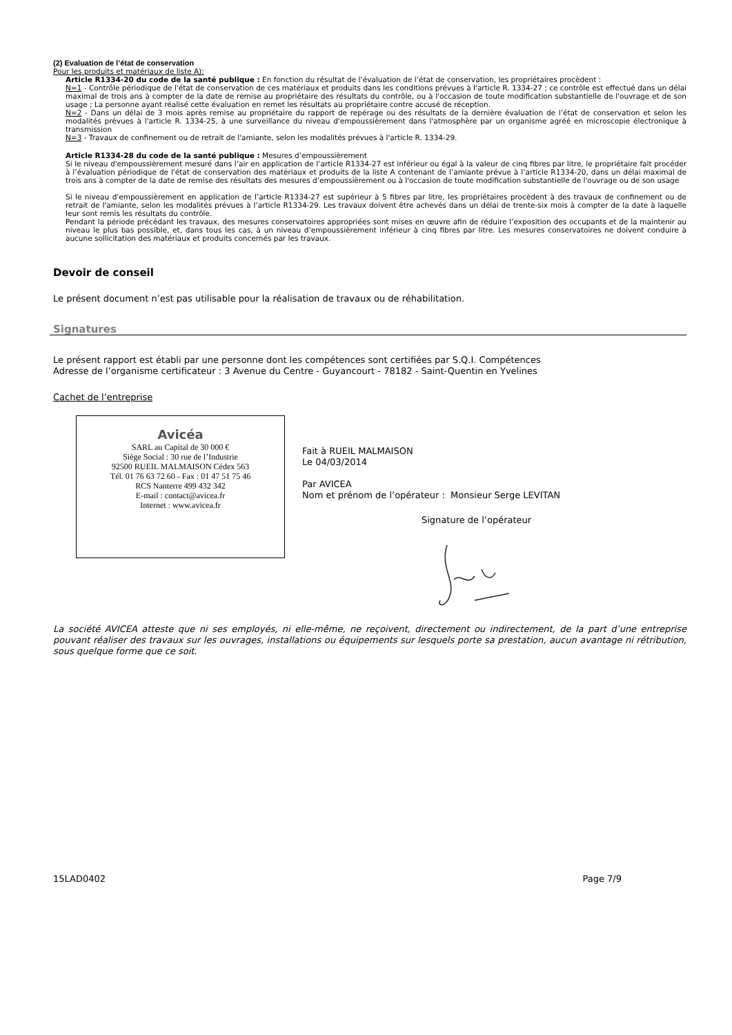(2) Evaluation de l’état de conservation
Pour les produits et matériaux de liste A):
Article R1334-20 du code de la santé publique : En fonction du résultat de l’évaluation de l’état de conservation, les propriétaires procèdent :
N=1 - Contrôle périodique de l'état de conservation de ces matériaux et produits dans les conditions prévues à l'article R. 1334-27 ; ce contrôle est effectué dans un délai maximal de trois ans à compter de la date de remise au propriétaire des résultats du contrôle, ou à l'occasion de toute modification substantielle de l'ouvrage et de son usage ; La personne ayant réalisé cette évaluation en remet les résultats au propriétaire contre accusé de réception.
N=2 - Dans un délai de 3 mois après remise au propriétaire du rapport de repérage ou des résultats de la dernière évaluation de l’état de conservation et selon les modalités prévues à l'article R. 1334-25, à une surveillance du niveau d'empoussièrement dans l'atmosphère par un organisme agréé en microscopie électronique à transmission
N=3 - Travaux de confinement ou de retrait de l'amiante, selon les modalités prévues à l'article R. 1334-29.
Article R1334-28 du code de la santé publique : Mesures d’empoussièrement
Si le niveau d'empoussièrement mesuré dans l’air en application de l’article R1334-27 est inférieur ou égal à la valeur de cinq fibres par litre, le propriétaire fait procéder à l’évaluation périodique de l'état de conservation des matériaux et produits de la liste A contenant de l’amiante prévue à l’article R1334-20, dans un délai maximal de trois ans à compter de la date de remise des résultats des mesures d’empoussièrement ou à l'occasion de toute modification substantielle de l'ouvrage ou de son usage
Si le niveau d'empoussièrement en application de l’article R1334-27 est supérieur à 5 fibres par litre, les propriétaires procèdent à des travaux de confinement ou de retrait de l'amiante, selon les modalités prévues à l’article R1334-29. Les travaux doivent être achevés dans un délai de trente-six mois à compter de la date à laquelle leur sont remis les résultats du contrôle.
Pendant la période précédant les travaux, des mesures conservatoires appropriées sont mises en œuvre afin de réduire l’exposition des occupants et de la maintenir au niveau le plus bas possible, et, dans tous les cas, à un niveau d’empoussièrement inférieur à cinq fibres par litre. Les mesures conservatoires ne doivent conduire à aucune sollicitation des matériaux et produits concernés par les travaux.
Devoir de conseil
Le présent document n’est pas utilisable pour la réalisation de travaux ou de réhabilitation.
Signatures
Le présent rapport est établi par une personne dont les compétences sont certifiées par S.Q.I. Compétences
Adresse de l’organisme certificateur : 3 Avenue du Centre - Guyancourt - 78182 - Saint-Quentin en Yvelines
Cachet de l’entreprise
Avicéa
SARL au Capital de 30 000 €
Siège Social : 30 rue de l’Industrie
92500 RUEIL MALMAISON Cédex 563
Tél. 01 76 63 72 60 - Fax : 01 47 51 75 46
RCS Nanterre 499 432 342
E-mail : contact@avicea.fr
Internet : www.avicea.fr
Fait à RUEIL MALMAISON
Le 04/03/2014
Par AVICEA
Nom et prénom de l’opérateur : Monsieur Serge LEVITAN
Signature de l’opérateur
La société AVICEA atteste que ni ses employés, ni elle-même, ne reçoivent, directement ou indirectement, de la part d’une entreprise pouvant réaliser des travaux sur les ouvrages, installations ou équipements sur lesquels porte sa prestation, aucun avantage ni rétribution, sous quelque forme que ce soit.
15LAD0402 Page 7/9